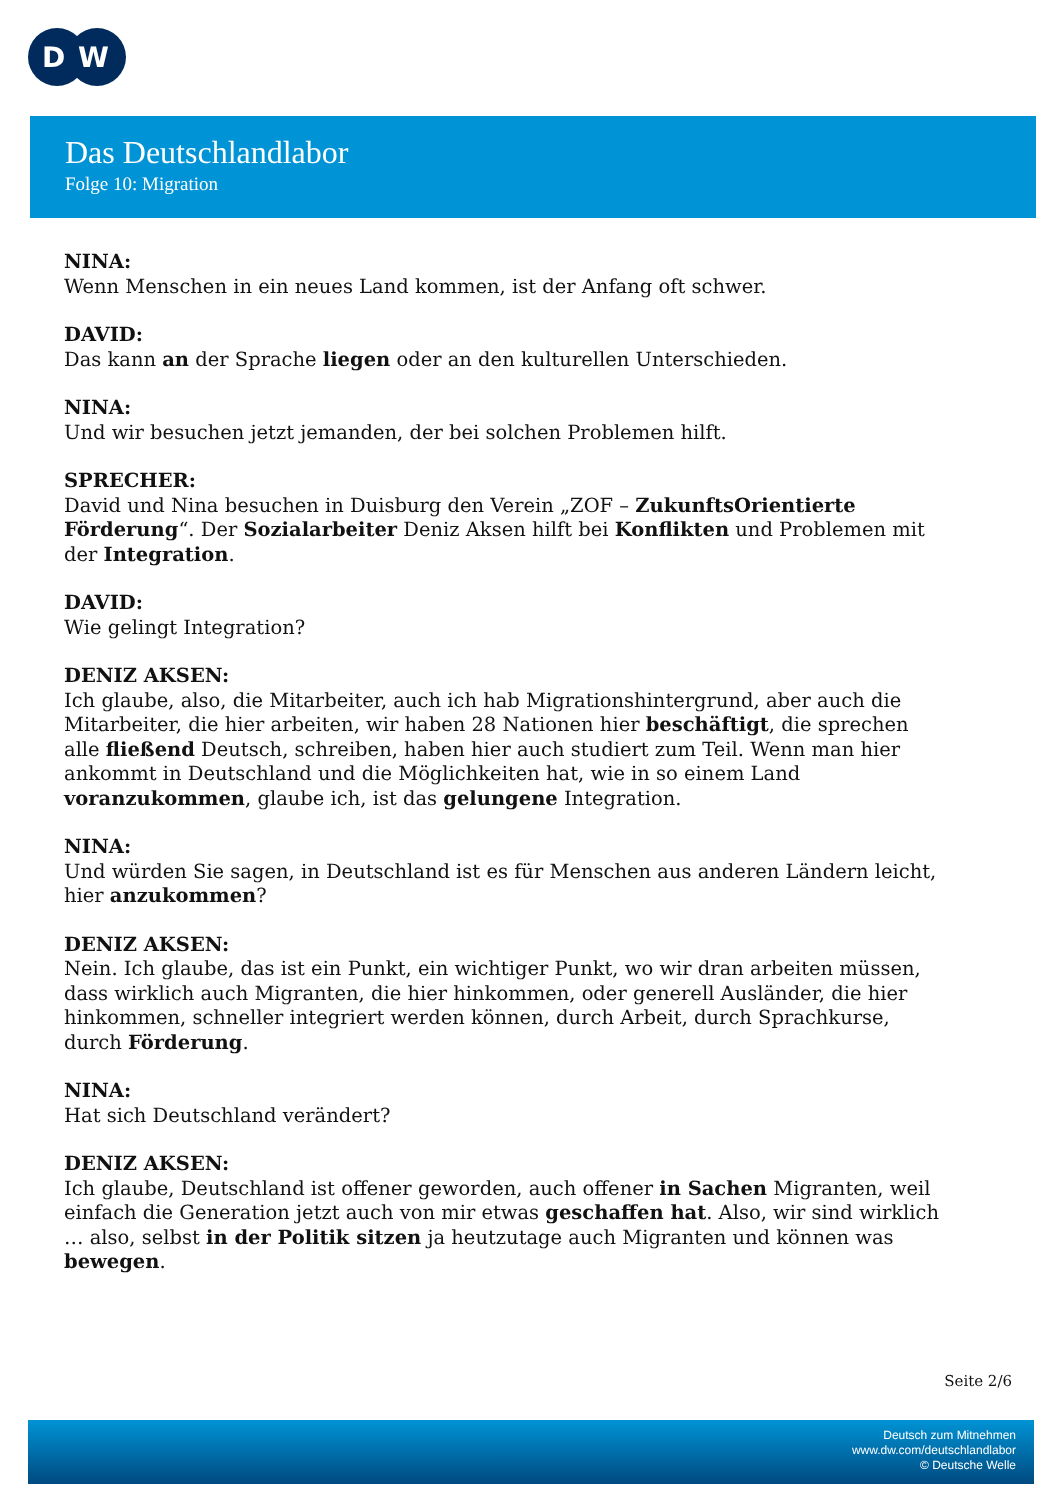D
W
Das Deutschlandlabor
Folge 10: Migration
NINA:
Wenn Menschen in ein neues Land kommen, ist der Anfang oft schwer.
DAVID:
Das kann an der Sprache liegen oder an den kulturellen Unterschieden.
NINA:
Und wir besuchen jetzt jemanden, der bei solchen Problemen hilft.
SPRECHER:
David und Nina besuchen in Duisburg den Verein „ZOF – ZukunftsOrientierte Förderung“. Der Sozialarbeiter Deniz Aksen hilft bei Konflikten und Problemen mit der Integration.
DAVID:
Wie gelingt Integration?
DENIZ AKSEN:
Ich glaube, also, die Mitarbeiter, auch ich hab Migrationshintergrund, aber auch die Mitarbeiter, die hier arbeiten, wir haben 28 Nationen hier beschäftigt, die sprechen alle fließend Deutsch, schreiben, haben hier auch studiert zum Teil. Wenn man hier ankommt in Deutschland und die Möglichkeiten hat, wie in so einem Land voranzukommen, glaube ich, ist das gelungene Integration.
NINA:
Und würden Sie sagen, in Deutschland ist es für Menschen aus anderen Ländern leicht, hier anzukommen?
DENIZ AKSEN:
Nein. Ich glaube, das ist ein Punkt, ein wichtiger Punkt, wo wir dran arbeiten müssen, dass wirklich auch Migranten, die hier hinkommen, oder generell Ausländer, die hier hinkommen, schneller integriert werden können, durch Arbeit, durch Sprachkurse, durch Förderung.
NINA:
Hat sich Deutschland verändert?
DENIZ AKSEN:
Ich glaube, Deutschland ist offener geworden, auch offener in Sachen Migranten, weil einfach die Generation jetzt auch von mir etwas geschaffen hat. Also, wir sind wirklich … also, selbst in der Politik sitzen ja heutzutage auch Migranten und können was bewegen.
Seite 2/6
Deutsch zum Mitnehmen
www.dw.com/deutschlandlabor
© Deutsche Welle